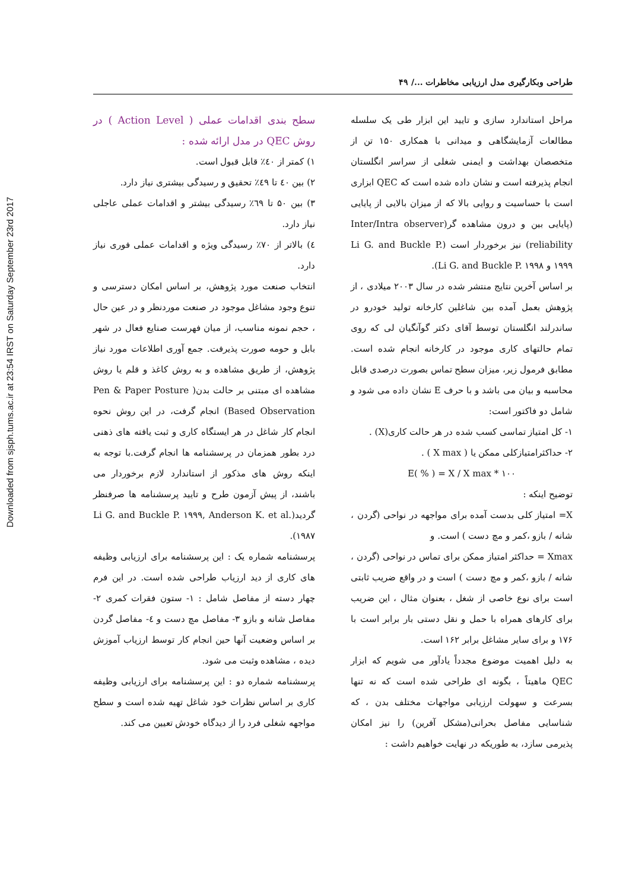Downloaded from sjsph.tums.ac.ir at 23:54 IRST on Saturday September 23rd 2017
طراحی وبکارگیری مدل ارزیابی مخاطرات .../ ۴۹
مراحل استاندارد سازی و تایید این ابزار طی یک سلسله مطالعات آزمایشگاهی و میدانی با همکاری ۱۵۰ تن از متخصصان بهداشت و ایمنی شغلی از سراسر انگلستان انجام پذیرفته است و نشان داده شده است که QEC ابزاری است با حساسیت و روایی بالا که از میزان بالایی از پایایی (پایایی بین و درون مشاهده گر(Inter/Intra observer reliability) نیز برخوردار است (Li G. and Buckle P. ۱۹۹۹ و Li G. and Buckle P. ۱۹۹۸).
بر اساس آخرین نتایج منتشر شده در سال ۲۰۰۳ میلادی ، از پژوهش بعمل آمده بین شاغلین کارخانه تولید خودرو در ساندرلند انگلستان توسط آقای دکتر گوآنگیان لی که روی تمام حالتهای کاری موجود در کارخانه انجام شده است. مطابق فرمول زیر، میزان سطح تماس بصورت درصدی قابل محاسبه و بیان می باشد و با حرف E نشان داده می شود و شامل دو فاکتور است:
۱- کل امتیاز تماسی کسب شده در هر حالت کاری(X) .
۲- حداکثرامتیازکلی ممکن یا ( X max ) .
E( % ) = X / X max * ۱۰۰
توضیح اینکه :
X= امتیاز کلی بدست آمده برای مواجهه در نواحی (گردن ، شانه / بازو ،کمر و مچ دست ) است. و
Xmax = حداکثر امتیاز ممکن برای تماس در نواحی (گردن ، شانه / بازو ،کمر و مچ دست ) است و در واقع ضریب ثابتی است برای نوع خاصی از شغل ، بعنوان مثال ، این ضریب برای کارهای همراه با حمل و نقل دستی بار برابر است با ۱۷۶ و برای سایر مشاغل برابر ۱۶۲ است.
به دلیل اهمیت موضوع مجدداً یادآور می شویم که ابزار QEC ماهیتاً ، بگونه ای طراحی شده است که نه تنها بسرعت و سهولت ارزیابی مواجهات مختلف بدن ، که شناسایی مفاصل بحرانی(مشکل آفرین) را نیز امکان پذیرمی سازد، به طوریکه در نهایت خواهیم داشت :
سطح بندی اقدامات عملی ( Action Level ) در روش QEC در مدل ارائه شده :
۱) کمتر از ٤٠٪ قابل قبول است.
۲) بین ٤٠ تا ٤٩٪ تحقیق و رسیدگی بیشتری نیاز دارد.
۳) بین ۵۰ تا ٦۹٪ رسیدگی بیشتر و اقدامات عملی عاجلی نیاز دارد.
٤) بالاتر از ۷۰٪ رسیدگی ویژه و اقدامات عملی فوری نیاز دارد.
انتخاب صنعت مورد پژوهش، بر اساس امکان دسترسی و تنوع وجود مشاغل موجود در صنعت موردنظر و در عین حال ، حجم نمونه مناسب، از میان فهرست صنایع فعال در شهر بابل و حومه صورت پذیرفت. جمع آوری اطلاعات مورد نیاز پژوهش، از طریق مشاهده و به روش کاغذ و قلم یا روش مشاهده ای مبتنی بر حالت بدن( Pen & Paper Posture Based Observation) انجام گرفت، در این روش نحوه انجام کار شاغل در هر ایستگاه کاری و ثبت یافته های ذهنی درد بطور همزمان در پرسشنامه ها انجام گرفت.با توجه به اینکه روش های مذکور از استاندارد لازم برخوردار می باشند، از پیش آزمون طرح و تایید پرسشنامه ها صرفنظر گردید(Li G. and Buckle P. ۱۹۹۹, Anderson K. et al. ۱۹۸۷).
پرسشنامه شماره یک : این پرسشنامه برای ارزیابی وظیفه های کاری از دید ارزیاب طراحی شده است. در این فرم چهار دسته از مفاصل شامل : ۱- ستون فقرات کمری ۲- مفاصل شانه و بازو ۳- مفاصل مچ دست و ٤- مفاصل گردن بر اساس وضعیت آنها حین انجام کار توسط ارزیاب آموزش دیده ، مشاهده وثبت می شود.
پرسشنامه شماره دو : این پرسشنامه برای ارزیابی وظیفه کاری بر اساس نظرات خود شاغل تهیه شده است و سطح مواجهه شغلی فرد را از دیدگاه خودش تعیین می کند.